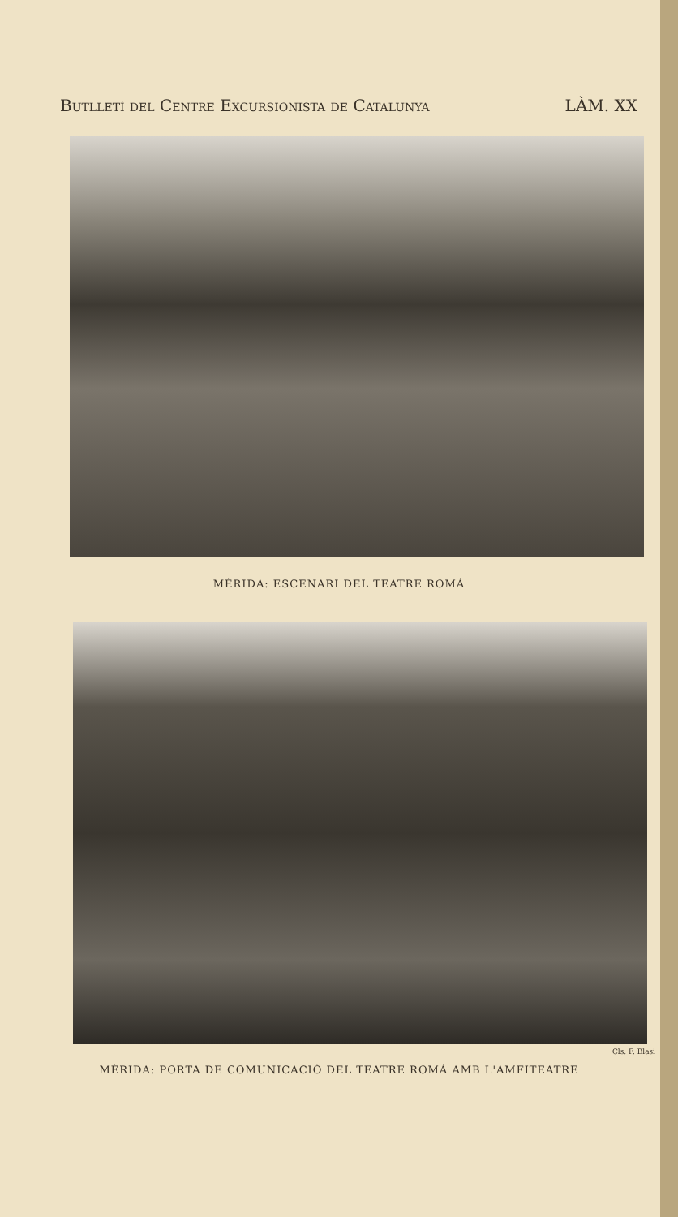Butlletí del Centre Excursionista de Catalunya LÀM. XX
MÉRIDA: ESCENARI DEL TEATRE ROMÀ
Cls. F. Blasi
MÉRIDA: PORTA DE COMUNICACIÓ DEL TEATRE ROMÀ AMB L'AMFITEATRE